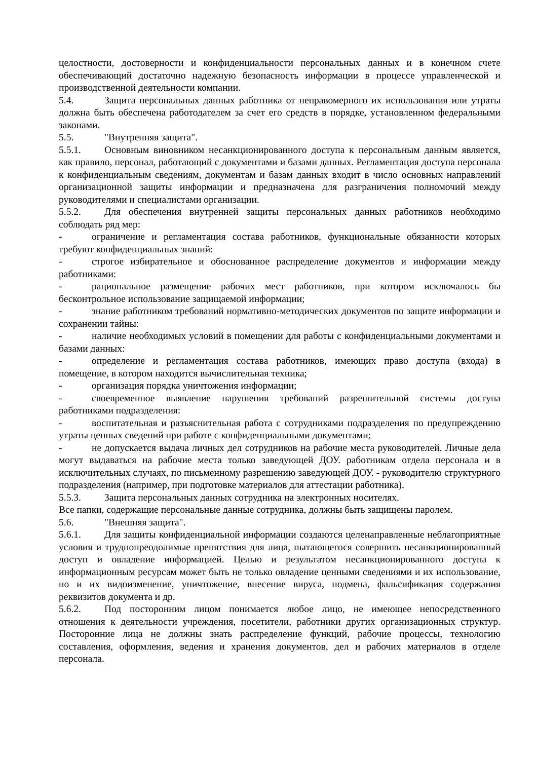целостности, достоверности и конфиденциальности персональных данных и в конечном счете обеспечивающий достаточно надежную безопасность информации в процессе управленческой и производственной деятельности компании.
5.4. Защита персональных данных работника от неправомерного их использования или утраты должна быть обеспечена работодателем за счет его средств в порядке, установленном федеральными законами.
5.5. "Внутренняя защита".
5.5.1. Основным виновником несанкционированного доступа к персональным данным является, как правило, персонал, работающий с документами и базами данных. Регламентация доступа персонала к конфиденциальным сведениям, документам и базам данных входит в число основных направлений организационной защиты информации и предназначена для разграничения полномочий между руководителями и специалистами организации.
5.5.2. Для обеспечения внутренней защиты персональных данных работников необходимо соблюдать ряд мер:
- ограничение и регламентация состава работников, функциональные обязанности которых требуют конфиденциальных знаний:
- строгое избирательное и обоснованное распределение документов и информации между работниками:
- рациональное размещение рабочих мест работников, при котором исключалось бы бесконтрольное использование защищаемой информации;
- знание работником требований нормативно-методических документов по защите информации и сохранении тайны:
- наличие необходимых условий в помещении для работы с конфиденциальными документами и базами данных:
- определение и регламентация состава работников, имеющих право доступа (входа) в помещение, в котором находится вычислительная техника;
- организация порядка уничтожения информации;
- своевременное выявление нарушения требований разрешительной системы доступа работниками подразделения:
- воспитательная и разъяснительная работа с сотрудниками подразделения по предупреждению утраты ценных сведений при работе с конфиденциальными документами;
- не допускается выдача личных дел сотрудников на рабочие места руководителей. Личные дела могут выдаваться на рабочие места только заведующей ДОУ. работникам отдела персонала и в исключительных случаях, по письменному разрешению заведующей ДОУ. - руководителю структурного подразделения (например, при подготовке материалов для аттестации работника).
5.5.3. Защита персональных данных сотрудника на электронных носителях.
Все папки, содержащие персональные данные сотрудника, должны быть защищены паролем.
5.6. "Внешняя защита".
5.6.1. Для защиты конфиденциальной информации создаются целенаправленные неблагоприятные условия и труднопреодолимые препятствия для лица, пытающегося совершить несанкционированный доступ и овладение информацией. Целью и результатом несанкционированного доступа к информационным ресурсам может быть не только овладение ценными сведениями и их использование, но и их видоизменение, уничтожение, внесение вируса, подмена, фальсификация содержания реквизитов документа и др.
5.6.2. Под посторонним лицом понимается любое лицо, не имеющее непосредственного отношения к деятельности учреждения, посетители, работники других организационных структур. Посторонние лица не должны знать распределение функций, рабочие процессы, технологию составления, оформления, ведения и хранения документов, дел и рабочих материалов в отделе персонала.